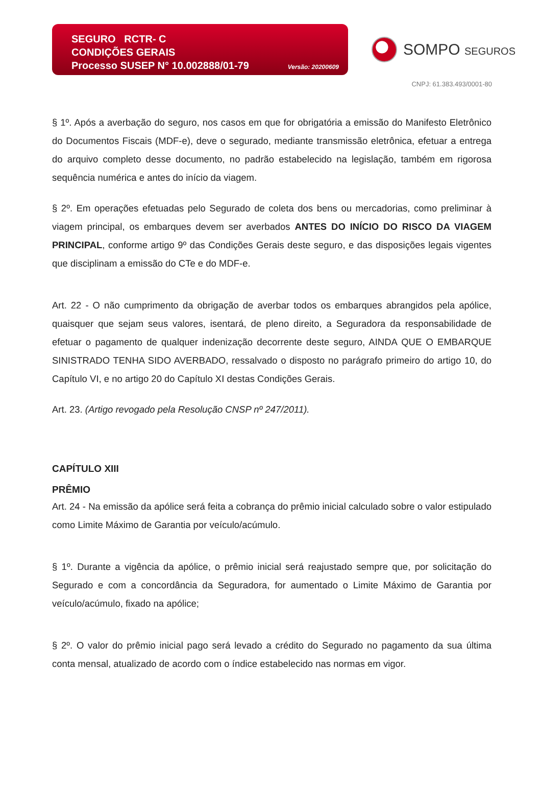SEGURO RCTR- C
CONDIÇÕES GERAIS
Processo SUSEP N° 10.002888/01-79 Versão: 20200609
SOMPO SEGUROS
CNPJ: 61.383.493/0001-80
§ 1º. Após a averbação do seguro, nos casos em que for obrigatória a emissão do Manifesto Eletrônico do Documentos Fiscais (MDF-e), deve o segurado, mediante transmissão eletrônica, efetuar a entrega do arquivo completo desse documento, no padrão estabelecido na legislação, também em rigorosa sequência numérica e antes do início da viagem.
§ 2º. Em operações efetuadas pelo Segurado de coleta dos bens ou mercadorias, como preliminar à viagem principal, os embarques devem ser averbados ANTES DO INÍCIO DO RISCO DA VIAGEM PRINCIPAL, conforme artigo 9º das Condições Gerais deste seguro, e das disposições legais vigentes que disciplinam a emissão do CTe e do MDF-e.
Art. 22 - O não cumprimento da obrigação de averbar todos os embarques abrangidos pela apólice, quaisquer que sejam seus valores, isentará, de pleno direito, a Seguradora da responsabilidade de efetuar o pagamento de qualquer indenização decorrente deste seguro, AINDA QUE O EMBARQUE SINISTRADO TENHA SIDO AVERBADO, ressalvado o disposto no parágrafo primeiro do artigo 10, do Capítulo VI, e no artigo 20 do Capítulo XI destas Condições Gerais.
Art. 23. (Artigo revogado pela Resolução CNSP nº 247/2011).
CAPÍTULO XIII
PRÊMIO
Art. 24 - Na emissão da apólice será feita a cobrança do prêmio inicial calculado sobre o valor estipulado como Limite Máximo de Garantia por veículo/acúmulo.
§ 1º. Durante a vigência da apólice, o prêmio inicial será reajustado sempre que, por solicitação do Segurado e com a concordância da Seguradora, for aumentado o Limite Máximo de Garantia por veículo/acúmulo, fixado na apólice;
§ 2º. O valor do prêmio inicial pago será levado a crédito do Segurado no pagamento da sua última conta mensal, atualizado de acordo com o índice estabelecido nas normas em vigor.